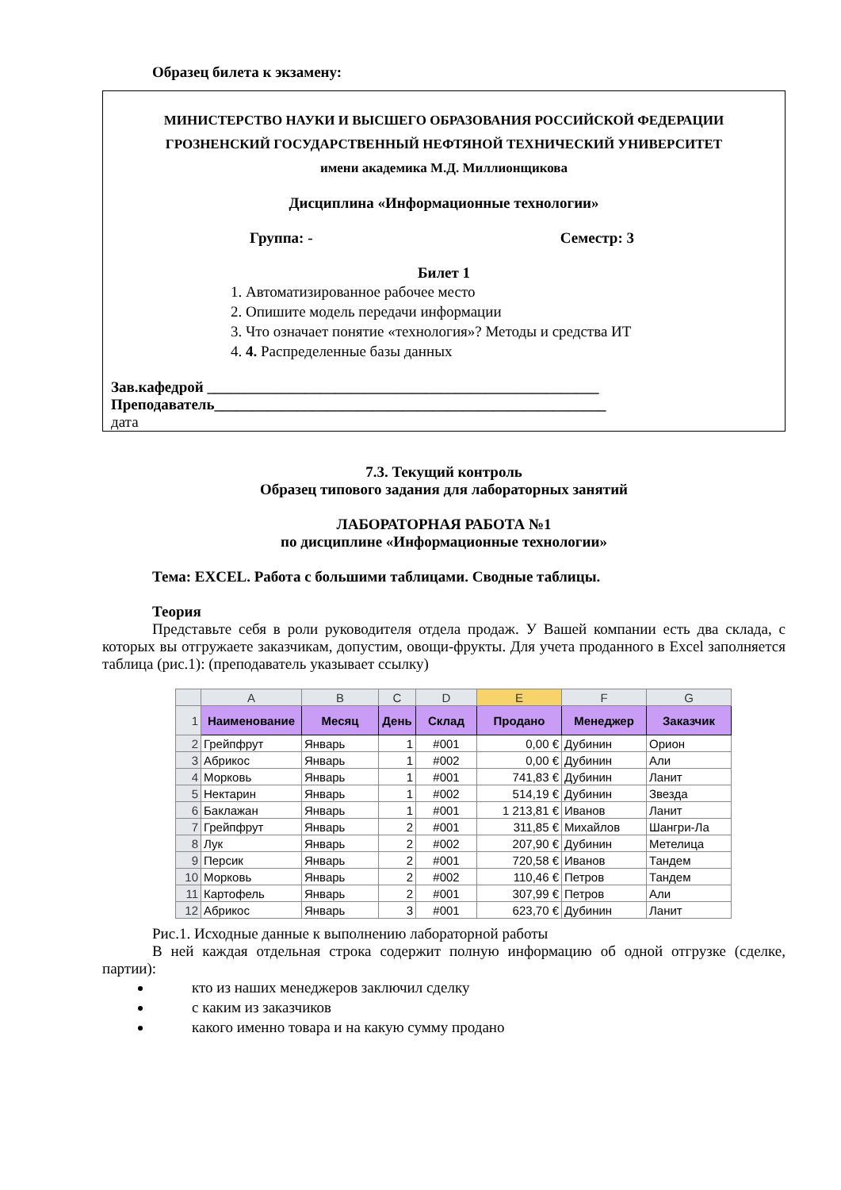Образец билета к экзамену:
МИНИСТЕРСТВО НАУКИ И ВЫСШЕГО ОБРАЗОВАНИЯ РОССИЙСКОЙ ФЕДЕРАЦИИ
ГРОЗНЕНСКИЙ ГОСУДАРСТВЕННЫЙ НЕФТЯНОЙ ТЕХНИЧЕСКИЙ УНИВЕРСИТЕТ
имени академика М.Д. Миллионщикова
Дисциплина «Информационные технологии»
Группа: - Семестр: 3
Билет 1
1. Автоматизированное рабочее место
2. Опишите модель передачи информации
3. Что означает понятие «технология»? Методы и средства ИТ
4. 4. Распределенные базы данных
Зав.кафедрой ____________________________________________________
Преподаватель____________________________________________________
дата
7.3. Текущий контроль
Образец типового задания для лабораторных занятий
ЛАБОРАТОРНАЯ РАБОТА №1
по дисциплине «Информационные технологии»
Тема: EXCEL. Работа с большими таблицами. Сводные таблицы.
Теория
Представьте себя в роли руководителя отдела продаж. У Вашей компании есть два склада, с которых вы отгружаете заказчикам, допустим, овощи-фрукты. Для учета проданного в Excel заполняется таблица (рис.1): (преподаватель указывает ссылку)
| | A | B | C | D | E | F | G |
| --- | --- | --- | --- | --- | --- | --- | --- |
| 1 | Наименование | Месяц | День | Склад | Продано | Менеджер | Заказчик |
| 2 | Грейпфрут | Январь | 1 | #001 | 0,00 € | Дубинин | Орион |
| 3 | Абрикос | Январь | 1 | #002 | 0,00 € | Дубинин | Али |
| 4 | Морковь | Январь | 1 | #001 | 741,83 € | Дубинин | Ланит |
| 5 | Нектарин | Январь | 1 | #002 | 514,19 € | Дубинин | Звезда |
| 6 | Баклажан | Январь | 1 | #001 | 1 213,81 € | Иванов | Ланит |
| 7 | Грейпфрут | Январь | 2 | #001 | 311,85 € | Михайлов | Шангри-Ла |
| 8 | Лук | Январь | 2 | #002 | 207,90 € | Дубинин | Метелица |
| 9 | Персик | Январь | 2 | #001 | 720,58 € | Иванов | Тандем |
| 10 | Морковь | Январь | 2 | #002 | 110,46 € | Петров | Тандем |
| 11 | Картофель | Январь | 2 | #001 | 307,99 € | Петров | Али |
| 12 | Абрикос | Январь | 3 | #001 | 623,70 € | Дубинин | Ланит |
Рис.1. Исходные данные к выполнению лабораторной работы
В ней каждая отдельная строка содержит полную информацию об одной отгрузке (сделке, партии):
кто из наших менеджеров заключил сделку
с каким из заказчиков
какого именно товара и на какую сумму продано